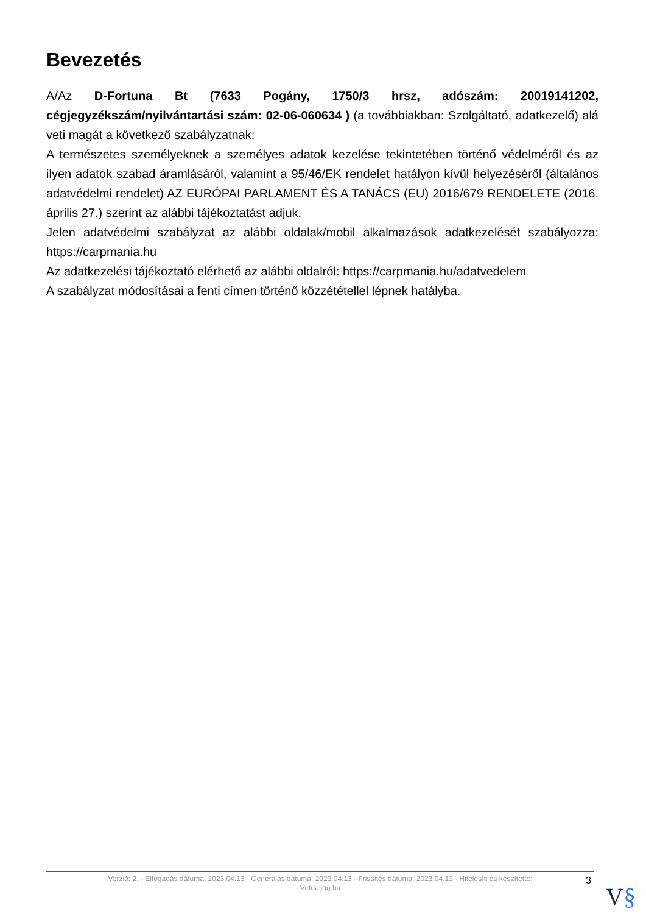Bevezetés
A/Az D-Fortuna Bt (7633 Pogány, 1750/3 hrsz, adószám: 20019141202, cégjegyzékszám/nyilvántartási szám: 02-06-060634 ) (a továbbiakban: Szolgáltató, adatkezelő) alá veti magát a következő szabályzatnak:
A természetes személyeknek a személyes adatok kezelése tekintetében történő védelméről és az ilyen adatok szabad áramlásáról, valamint a 95/46/EK rendelet hatályon kívül helyezéséről (általános adatvédelmi rendelet) AZ EURÓPAI PARLAMENT ÉS A TANÁCS (EU) 2016/679 RENDELETE (2016. április 27.) szerint az alábbi tájékoztatást adjuk.
Jelen adatvédelmi szabályzat az alábbi oldalak/mobil alkalmazások adatkezelését szabályozza: https://carpmania.hu
Az adatkezelési tájékoztató elérhető az alábbi oldalról: https://carpmania.hu/adatvedelem
A szabályzat módosításai a fenti címen történő közzététellel lépnek hatályba.
Verzió: 2. · Elfogadás dátuma: 2023.04.13 · Generálás dátuma: 2023.04.13 · Frissítés dátuma: 2023.04.13 · Hitelesíti és készítette:
Virtualjog.hu
3
V§